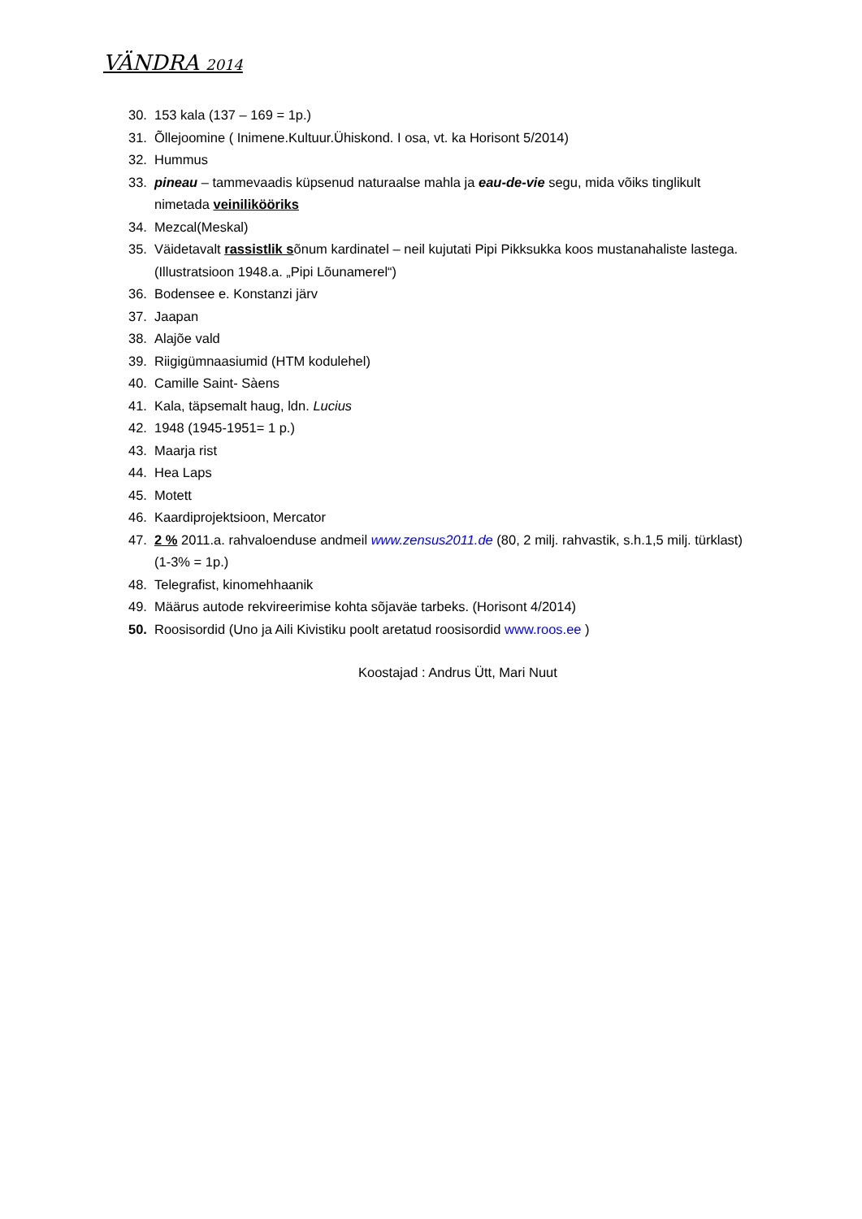VÄNDRA 2014
30. 153 kala (137 – 169 = 1p.)
31. Õllejoomine ( Inimene.Kultuur.Ühiskond. I osa, vt. ka Horisont 5/2014)
32. Hummus
33. pineau – tammevaadis küpsenud naturaalse mahla ja eau-de-vie segu, mida võiks tinglikult nimetada veinilikööriks
34. Mezcal(Meskal)
35. Väidetavalt rassistlik sõnum kardinatel – neil kujutati Pipi Pikksukka koos mustanahaliste lastega. (Illustratsioon 1948.a. „Pipi Lõunamerel“)
36. Bodensee e. Konstanzi järv
37. Jaapan
38. Alajõe vald
39. Riigigümnaasiumid (HTM kodulehel)
40. Camille Saint- Sàens
41. Kala, täpsemalt haug, ldn. Lucius
42. 1948 (1945-1951= 1 p.)
43. Maarja rist
44. Hea Laps
45. Motett
46. Kaardiprojektsioon, Mercator
47. 2 % 2011.a. rahvaloenduse andmeil www.zensus2011.de (80, 2 milj. rahvastik, s.h.1,5 milj. türklast) (1-3% = 1p.)
48. Telegrafist, kinomehhaanik
49. Määrus autode rekvireerimise kohta sõjaväe tarbeks. (Horisont 4/2014)
50. Roosisordid (Uno ja Aili Kivistiku poolt aretatud roosisordid www.roos.ee )
Koostajad : Andrus Ütt, Mari Nuut